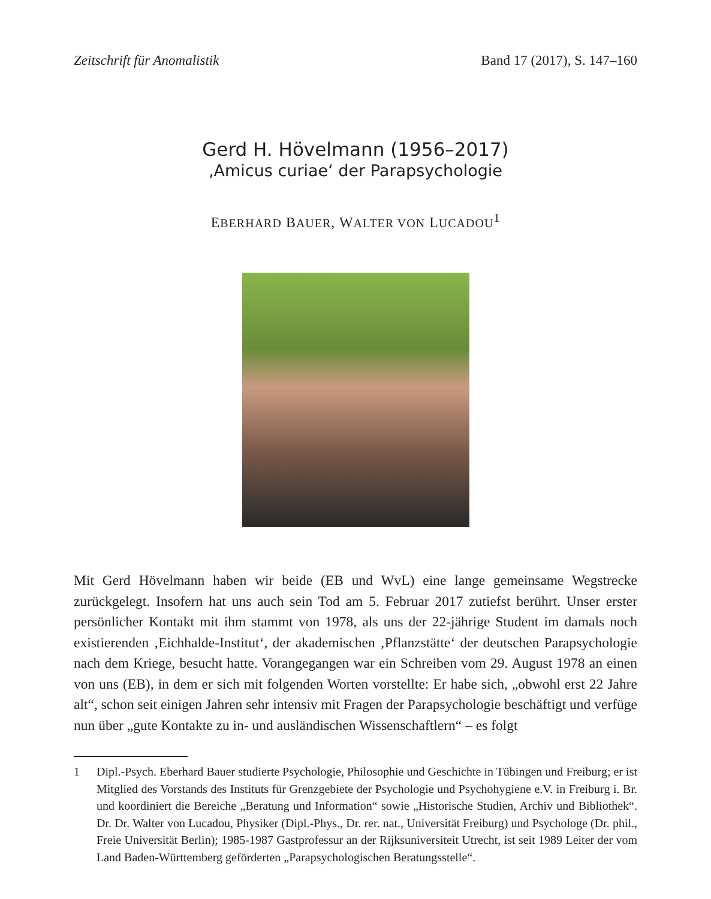Zeitschrift für Anomalistik Band 17 (2017), S. 147–160
Gerd H. Hövelmann (1956–2017)
‚Amicus curiae‘ der Parapsychologie
EBERHARD BAUER, WALTER VON LUCADOU<sup>1</sup>
Mit Gerd Hövelmann haben wir beide (EB und WvL) eine lange gemeinsame Wegstrecke zurückgelegt. Insofern hat uns auch sein Tod am 5. Februar 2017 zutiefst berührt. Unser erster persönlicher Kontakt mit ihm stammt von 1978, als uns der 22-jährige Student im damals noch existierenden ‚Eichhalde-Institut‘, der akademischen ‚Pflanzstätte‘ der deutschen Parapsychologie nach dem Kriege, besucht hatte. Vorangegangen war ein Schreiben vom 29. August 1978 an einen von uns (EB), in dem er sich mit folgenden Worten vorstellte: Er habe sich, „obwohl erst 22 Jahre alt“, schon seit einigen Jahren sehr intensiv mit Fragen der Parapsychologie beschäftigt und verfüge nun über „gute Kontakte zu in- und ausländischen Wissenschaftlern“ – es folgt
1 Dipl.-Psych. Eberhard Bauer studierte Psychologie, Philosophie und Geschichte in Tübingen und Freiburg; er ist Mitglied des Vorstands des Instituts für Grenzgebiete der Psychologie und Psychohygiene e.V. in Freiburg i. Br. und koordiniert die Bereiche „Beratung und Information“ sowie „Historische Studien, Archiv und Bibliothek“. Dr. Dr. Walter von Lucadou, Physiker (Dipl.-Phys., Dr. rer. nat., Universität Freiburg) und Psychologe (Dr. phil., Freie Universität Berlin); 1985-1987 Gastprofessur an der Rijksuniversiteit Utrecht, ist seit 1989 Leiter der vom Land Baden-Württemberg geförderten „Parapsychologischen Beratungsstelle“.